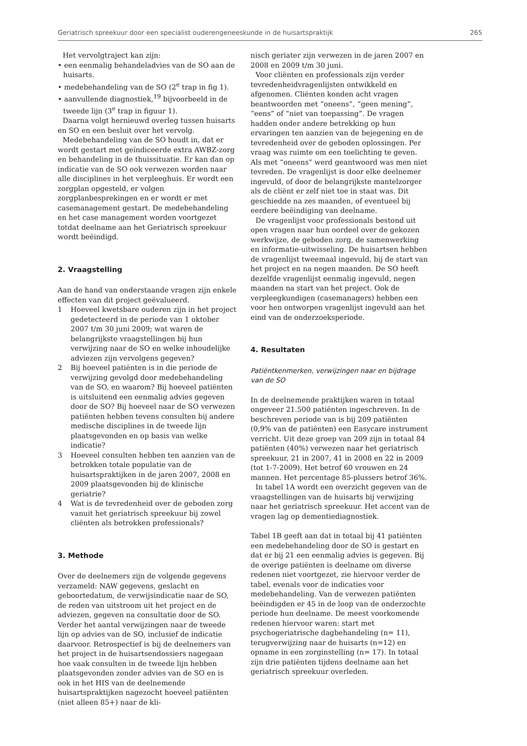Geriatrisch spreekuur door een specialist ouderengeneeskunde in de huisartspraktijk 265
Het vervolgtraject kan zijn:
• een eenmalig behandeladvies van de SO aan de huisarts.
• medebehandeling van de SO (2<sup>e</sup> trap in fig 1).
• aanvullende diagnostiek,<sup>19</sup> bijvoorbeeld in de tweede lijn (3<sup>e</sup> trap in figuur 1).
Daarna volgt hernieuwd overleg tussen huisarts en SO en een besluit over het vervolg.
Medebehandeling van de SO houdt in, dat er wordt gestart met geïndiceerde extra AWBZ-zorg en behandeling in de thuissituatie. Er kan dan op indicatie van de SO ook verwezen worden naar alle disciplines in het verpleeghuis. Er wordt een zorgplan opgesteld, er volgen zorgplanbesprekingen en er wordt er met casemanagement gestart. De medebehandeling en het case management worden voortgezet totdat deelname aan het Geriatrisch spreekuur wordt beëindigd.
2. Vraagstelling
Aan de hand van onderstaande vragen zijn enkele effecten van dit project geëvalueerd.
1 Hoeveel kwetsbare ouderen zijn in het project gedetecteerd in de periode van 1 oktober 2007 t/m 30 juni 2009; wat waren de belangrijkste vraagstellingen bij hun verwijzing naar de SO en welke inhoudelijke adviezen zijn vervolgens gegeven?
2 Bij hoeveel patiënten is in die periode de verwijzing gevolgd door medebehandeling van de SO, en waarom? Bij hoeveel patiënten is uitsluitend een eenmalig advies gegeven door de SO? Bij hoeveel naar de SO verwezen patiënten hebben tevens consulten bij andere medische disciplines in de tweede lijn plaatsgevonden en op basis van welke indicatie?
3 Hoeveel consulten hebben ten aanzien van de betrokken totale populatie van de huisartspraktijken in de jaren 2007, 2008 en 2009 plaatsgevonden bij de klinische geriatrie?
4 Wat is de tevredenheid over de geboden zorg vanuit het geriatrisch spreekuur bij zowel cliënten als betrokken professionals?
3. Methode
Over de deelnemers zijn de volgende gegevens verzameld: NAW gegevens, geslacht en geboortedatum, de verwijsindicatie naar de SO, de reden van uitstroom uit het project en de adviezen, gegeven na consultatie door de SO. Verder het aantal verwijzingen naar de tweede lijn op advies van de SO, inclusief de indicatie daarvoor. Retrospectief is bij de deelnemers van het project in de huisartsendossiers nagegaan hoe vaak consulten in de tweede lijn hebben plaatsgevonden zonder advies van de SO en is ook in het HIS van de deelnemende huisartspraktijken nagezocht hoeveel patiënten (niet alleen 85+) naar de kli-
nisch geriater zijn verwezen in de jaren 2007 en 2008 en 2009 t/m 30 juni.
Voor cliënten en professionals zijn verder tevredenheidvragenlijsten ontwikkeld en afgenomen. Cliënten konden acht vragen beantwoorden met “oneens”, “geen mening”, “eens” of “niet van toepassing”. De vragen hadden onder andere betrekking op hun ervaringen ten aanzien van de bejegening en de tevredenheid over de geboden oplossingen. Per vraag was ruimte om een toelichting te geven. Als met “oneens” werd geantwoord was men niet tevreden. De vragenlijst is door elke deelnemer ingevuld, of door de belangrijkste mantelzorger als de cliënt er zelf niet toe in staat was. Dit geschiedde na zes maanden, of eventueel bij eerdere beëindiging van deelname.
De vragenlijst voor professionals bestond uit open vragen naar hun oordeel over de gekozen werkwijze, de geboden zorg, de samenwerking en informatie-uitwisseling. De huisartsen hebben de vragenlijst tweemaal ingevuld, bij de start van het project en na negen maanden. De SO heeft dezelfde vragenlijst eenmalig ingevuld, negen maanden na start van het project. Ook de verpleegkundigen (casemanagers) hebben een voor hen ontworpen vragenlijst ingevuld aan het eind van de onderzoeksperiode.
4. Resultaten
Patiëntkenmerken, verwijzingen naar en bijdrage van de SO
In de deelnemende praktijken waren in totaal ongeveer 21.500 patiënten ingeschreven. In de beschreven periode van is bij 209 patiënten (0,9% van de patiënten) een Easycare instrument verricht. Uit deze groep van 209 zijn in totaal 84 patiënten (40%) verwezen naar het geriatrisch spreekuur, 21 in 2007, 41 in 2008 en 22 in 2009 (tot 1-7-2009). Het betrof 60 vrouwen en 24 mannen. Het percentage 85-plussers betrof 36%.
In tabel 1A wordt een overzicht gegeven van de vraagstellingen van de huisarts bij verwijzing naar het geriatrisch spreekuur. Het accent van de vragen lag op dementiediagnostiek.
Tabel 1B geeft aan dat in totaal bij 41 patiënten een medebehandeling door de SO is gestart en dat er bij 21 een eenmalig advies is gegeven. Bij de overige patiënten is deelname om diverse redenen niet voortgezet, zie hiervoor verder de tabel, evenals voor de indicaties voor medebehandeling. Van de verwezen patiënten beëindigden er 45 in de loop van de onderzochte periode hun deelname. De meest voorkomende redenen hiervoor waren: start met psychogeriatrische dagbehandeling (n= 11), terugverwijzing naar de huisarts (n=12) en opname in een zorginstelling (n= 17). In totaal zijn drie patiënten tijdens deelname aan het geriatrisch spreekuur overleden.